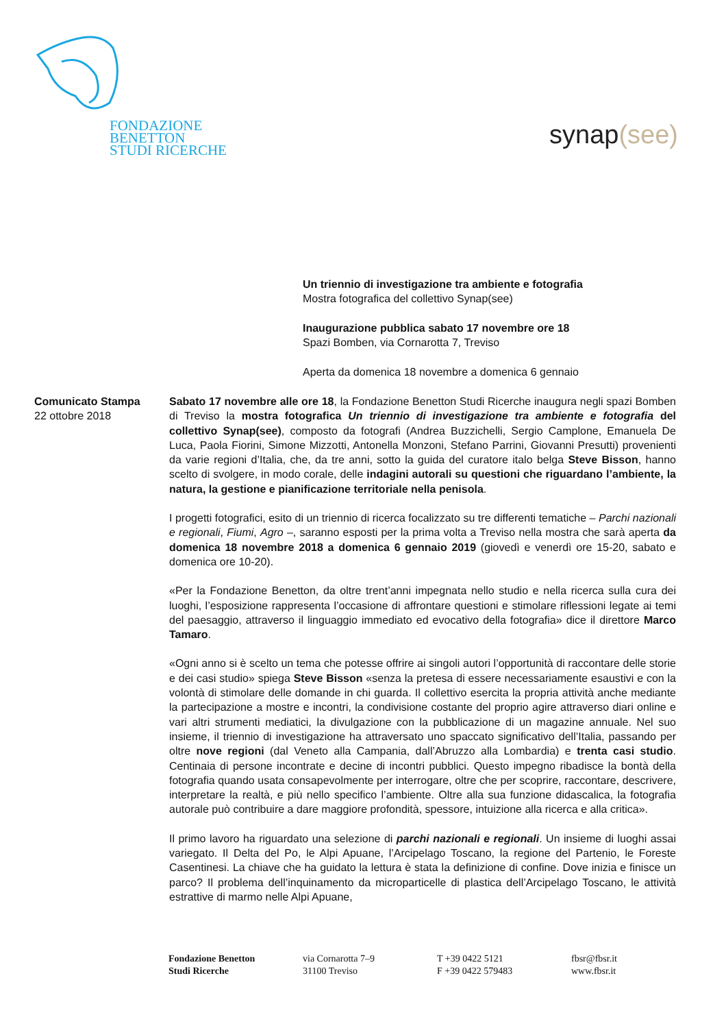FONDAZIONE
BENETTON
STUDI RICERCHE
synap(see)
Un triennio di investigazione tra ambiente e fotografia
Mostra fotografica del collettivo Synap(see)
Inaugurazione pubblica sabato 17 novembre ore 18
Spazi Bomben, via Cornarotta 7, Treviso
Aperta da domenica 18 novembre a domenica 6 gennaio
Comunicato Stampa
22 ottobre 2018
Sabato 17 novembre alle ore 18, la Fondazione Benetton Studi Ricerche inaugura negli spazi Bomben di Treviso la mostra fotografica Un triennio di investigazione tra ambiente e fotografia del collettivo Synap(see), composto da fotografi (Andrea Buzzichelli, Sergio Camplone, Emanuela De Luca, Paola Fiorini, Simone Mizzotti, Antonella Monzoni, Stefano Parrini, Giovanni Presutti) provenienti da varie regioni d’Italia, che, da tre anni, sotto la guida del curatore italo belga Steve Bisson, hanno scelto di svolgere, in modo corale, delle indagini autorali su questioni che riguardano l’ambiente, la natura, la gestione e pianificazione territoriale nella penisola.
I progetti fotografici, esito di un triennio di ricerca focalizzato su tre differenti tematiche – Parchi nazionali e regionali, Fiumi, Agro –, saranno esposti per la prima volta a Treviso nella mostra che sarà aperta da domenica 18 novembre 2018 a domenica 6 gennaio 2019 (giovedì e venerdì ore 15-20, sabato e domenica ore 10-20).
«Per la Fondazione Benetton, da oltre trent’anni impegnata nello studio e nella ricerca sulla cura dei luoghi, l’esposizione rappresenta l’occasione di affrontare questioni e stimolare riflessioni legate ai temi del paesaggio, attraverso il linguaggio immediato ed evocativo della fotografia» dice il direttore Marco Tamaro.
«Ogni anno si è scelto un tema che potesse offrire ai singoli autori l’opportunità di raccontare delle storie e dei casi studio» spiega Steve Bisson «senza la pretesa di essere necessariamente esaustivi e con la volontà di stimolare delle domande in chi guarda. Il collettivo esercita la propria attività anche mediante la partecipazione a mostre e incontri, la condivisione costante del proprio agire attraverso diari online e vari altri strumenti mediatici, la divulgazione con la pubblicazione di un magazine annuale. Nel suo insieme, il triennio di investigazione ha attraversato uno spaccato significativo dell’Italia, passando per oltre nove regioni (dal Veneto alla Campania, dall’Abruzzo alla Lombardia) e trenta casi studio. Centinaia di persone incontrate e decine di incontri pubblici. Questo impegno ribadisce la bontà della fotografia quando usata consapevolmente per interrogare, oltre che per scoprire, raccontare, descrivere, interpretare la realtà, e più nello specifico l’ambiente. Oltre alla sua funzione didascalica, la fotografia autorale può contribuire a dare maggiore profondità, spessore, intuizione alla ricerca e alla critica».
Il primo lavoro ha riguardato una selezione di parchi nazionali e regionali. Un insieme di luoghi assai variegato. Il Delta del Po, le Alpi Apuane, l’Arcipelago Toscano, la regione del Partenio, le Foreste Casentinesi. La chiave che ha guidato la lettura è stata la definizione di confine. Dove inizia e finisce un parco? Il problema dell’inquinamento da microparticelle di plastica dell’Arcipelago Toscano, le attività estrattive di marmo nelle Alpi Apuane,
Fondazione Benetton
Studi Ricerche
via Cornarotta 7–9
31100 Treviso
T +39 0422 5121
F +39 0422 579483
fbsr@fbsr.it
www.fbsr.it